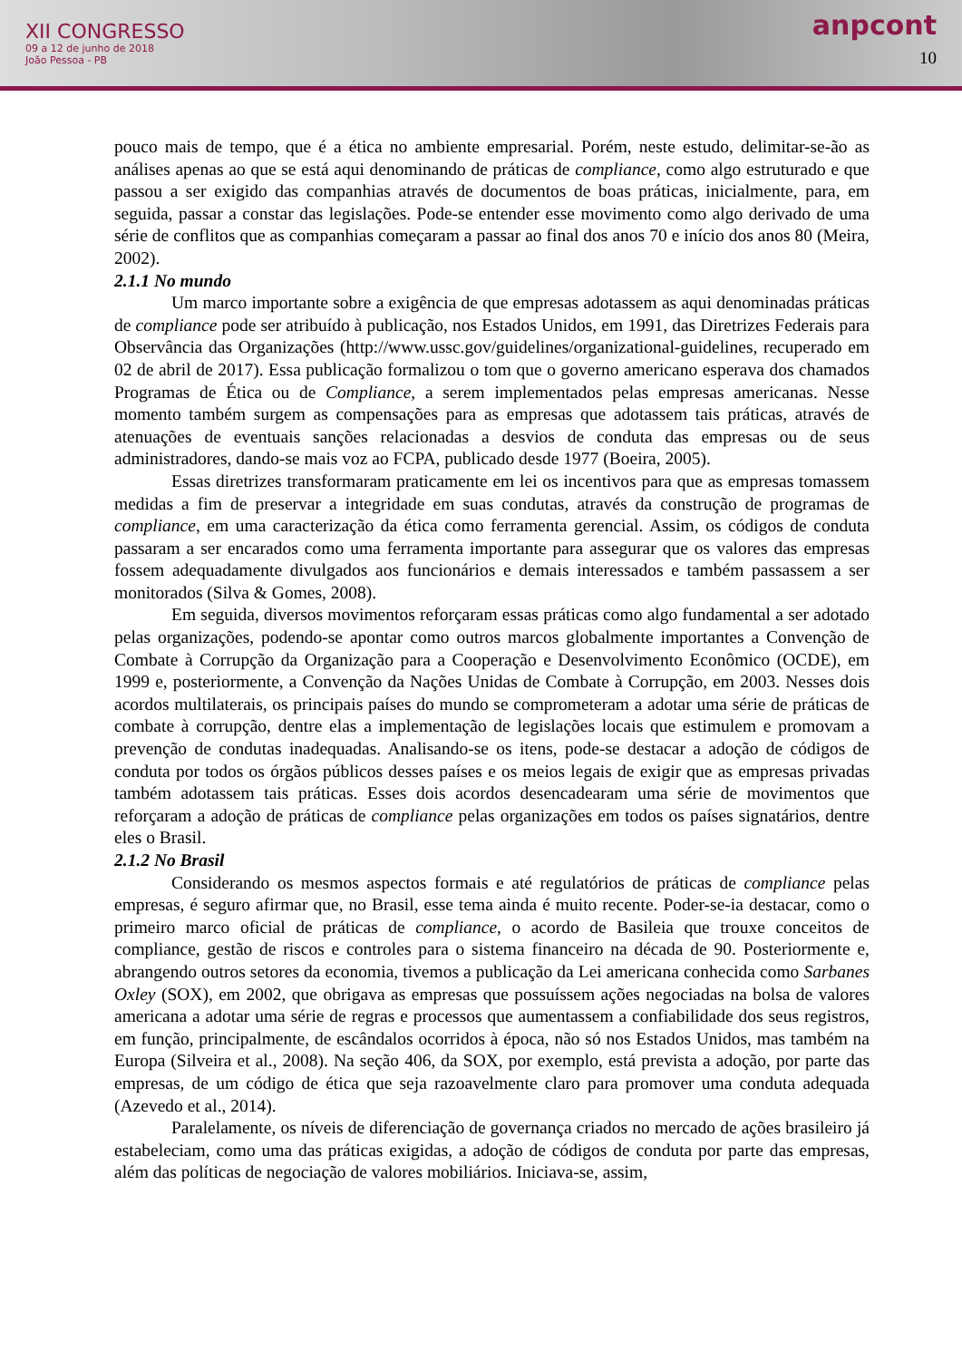XII CONGRESSO
09 a 12 de junho de 2018
João Pessoa - PB
anpcont
10
pouco mais de tempo, que é a ética no ambiente empresarial. Porém, neste estudo, delimitar-se-ão as análises apenas ao que se está aqui denominando de práticas de compliance, como algo estruturado e que passou a ser exigido das companhias através de documentos de boas práticas, inicialmente, para, em seguida, passar a constar das legislações. Pode-se entender esse movimento como algo derivado de uma série de conflitos que as companhias começaram a passar ao final dos anos 70 e início dos anos 80 (Meira, 2002).
2.1.1 No mundo
Um marco importante sobre a exigência de que empresas adotassem as aqui denominadas práticas de compliance pode ser atribuído à publicação, nos Estados Unidos, em 1991, das Diretrizes Federais para Observância das Organizações (http://www.ussc.gov/guidelines/organizational-guidelines, recuperado em 02 de abril de 2017). Essa publicação formalizou o tom que o governo americano esperava dos chamados Programas de Ética ou de Compliance, a serem implementados pelas empresas americanas. Nesse momento também surgem as compensações para as empresas que adotassem tais práticas, através de atenuações de eventuais sanções relacionadas a desvios de conduta das empresas ou de seus administradores, dando-se mais voz ao FCPA, publicado desde 1977 (Boeira, 2005).
Essas diretrizes transformaram praticamente em lei os incentivos para que as empresas tomassem medidas a fim de preservar a integridade em suas condutas, através da construção de programas de compliance, em uma caracterização da ética como ferramenta gerencial. Assim, os códigos de conduta passaram a ser encarados como uma ferramenta importante para assegurar que os valores das empresas fossem adequadamente divulgados aos funcionários e demais interessados e também passassem a ser monitorados (Silva & Gomes, 2008).
Em seguida, diversos movimentos reforçaram essas práticas como algo fundamental a ser adotado pelas organizações, podendo-se apontar como outros marcos globalmente importantes a Convenção de Combate à Corrupção da Organização para a Cooperação e Desenvolvimento Econômico (OCDE), em 1999 e, posteriormente, a Convenção da Nações Unidas de Combate à Corrupção, em 2003. Nesses dois acordos multilaterais, os principais países do mundo se comprometeram a adotar uma série de práticas de combate à corrupção, dentre elas a implementação de legislações locais que estimulem e promovam a prevenção de condutas inadequadas. Analisando-se os itens, pode-se destacar a adoção de códigos de conduta por todos os órgãos públicos desses países e os meios legais de exigir que as empresas privadas também adotassem tais práticas. Esses dois acordos desencadearam uma série de movimentos que reforçaram a adoção de práticas de compliance pelas organizações em todos os países signatários, dentre eles o Brasil.
2.1.2 No Brasil
Considerando os mesmos aspectos formais e até regulatórios de práticas de compliance pelas empresas, é seguro afirmar que, no Brasil, esse tema ainda é muito recente. Poder-se-ia destacar, como o primeiro marco oficial de práticas de compliance, o acordo de Basileia que trouxe conceitos de compliance, gestão de riscos e controles para o sistema financeiro na década de 90. Posteriormente e, abrangendo outros setores da economia, tivemos a publicação da Lei americana conhecida como Sarbanes Oxley (SOX), em 2002, que obrigava as empresas que possuíssem ações negociadas na bolsa de valores americana a adotar uma série de regras e processos que aumentassem a confiabilidade dos seus registros, em função, principalmente, de escândalos ocorridos à época, não só nos Estados Unidos, mas também na Europa (Silveira et al., 2008). Na seção 406, da SOX, por exemplo, está prevista a adoção, por parte das empresas, de um código de ética que seja razoavelmente claro para promover uma conduta adequada (Azevedo et al., 2014).
Paralelamente, os níveis de diferenciação de governança criados no mercado de ações brasileiro já estabeleciam, como uma das práticas exigidas, a adoção de códigos de conduta por parte das empresas, além das políticas de negociação de valores mobiliários. Iniciava-se, assim,